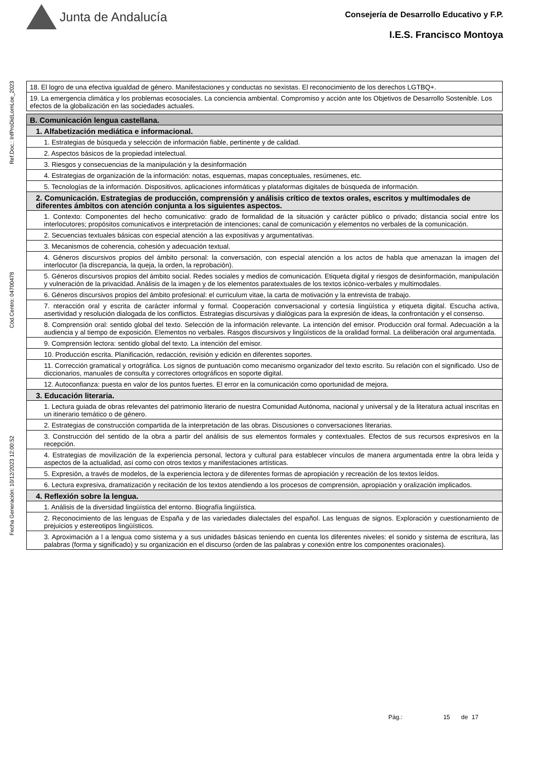Junta de Andalucía
Consejería de Desarrollo Educativo y F.P.
I.E.S. Francisco Montoya
Ref.Doc.: InfProDidLomLoe_2023
Cód.Centro: 04700478
Fecha Generación: 10/12/2023 12:00:52
| 18. El logro de una efectiva igualdad de género. Manifestaciones y conductas no sexistas. El reconocimiento de los derechos LGTBQ+. |
| 19. La emergencia climática y los problemas ecosociales. La conciencia ambiental. Compromiso y acción ante los Objetivos de Desarrollo Sostenible. Los efectos de la globalización en las sociedades actuales. |
| B. Comunicación lengua castellana. |
| 1. Alfabetización mediática e informacional. |
| 1. Estrategias de búsqueda y selección de información fiable, pertinente y de calidad. |
| 2. Aspectos básicos de la propiedad intelectual. |
| 3. Riesgos y consecuencias de la manipulación y la desinformación |
| 4. Estrategias de organización de la información: notas, esquemas, mapas conceptuales, resúmenes, etc. |
| 5. Tecnologías de la información. Dispositivos, aplicaciones informáticas y plataformas digitales de búsqueda de información. |
| 2. Comunicación. Estrategias de producción, comprensión y análisis crítico de textos orales, escritos y multimodales de diferentes ámbitos con atención conjunta a los siguientes aspectos. |
| 1. Contexto: Componentes del hecho comunicativo: grado de formalidad de la situación y carácter público o privado; distancia social entre los interlocutores; propósitos comunicativos e interpretación de intenciones; canal de comunicación y elementos no verbales de la comunicación. |
| 2. Secuencias textuales básicas con especial atención a las expositivas y argumentativas. |
| 3. Mecanismos de coherencia, cohesión y adecuación textual. |
| 4. Géneros discursivos propios del ámbito personal: la conversación, con especial atención a los actos de habla que amenazan la imagen del interlocutor (la discrepancia, la queja, la orden, la reprobación). |
| 5. Géneros discursivos propios del ámbito social. Redes sociales y medios de comunicación. Etiqueta digital y riesgos de desinformación, manipulación y vulneración de la privacidad. Análisis de la imagen y de los elementos paratextuales de los textos icónico-verbales y multimodales. |
| 6. Géneros discursivos propios del ámbito profesional: el curriculum vitae, la carta de motivación y la entrevista de trabajo. |
| 7. nteracción oral y escrita de carácter informal y formal. Cooperación conversacional y cortesía lingüística y etiqueta digital. Escucha activa, asertividad y resolución dialogada de los conflictos. Estrategias discursivas y dialógicas para la expresión de ideas, la confrontación y el consenso. |
| 8. Comprensión oral: sentido global del texto. Selección de la información relevante. La intención del emisor. Producción oral formal. Adecuación a la audiencia y al tiempo de exposición. Elementos no verbales. Rasgos discursivos y lingüísticos de la oralidad formal. La deliberación oral argumentada. |
| 9. Comprensión lectora: sentido global del texto. La intención del emisor. |
| 10. Producción escrita. Planificación, redacción, revisión y edición en diferentes soportes. |
| 11. Corrección gramatical y ortográfica. Los signos de puntuación como mecanismo organizador del texto escrito. Su relación con el significado. Uso de diccionarios, manuales de consulta y correctores ortográficos en soporte digital. |
| 12. Autoconfianza: puesta en valor de los puntos fuertes. El error en la comunicación como oportunidad de mejora. |
| 3. Educación literaria. |
| 1. Lectura guiada de obras relevantes del patrimonio literario de nuestra Comunidad Autónoma, nacional y universal y de la literatura actual inscritas en un itinerario temático o de género. |
| 2. Estrategias de construcción compartida de la interpretación de las obras. Discusiones o conversaciones literarias. |
| 3. Construcción del sentido de la obra a partir del análisis de sus elementos formales y contextuales. Efectos de sus recursos expresivos en la recepción. |
| 4. Estrategias de movilización de la experiencia personal, lectora y cultural para establecer vínculos de manera argumentada entre la obra leída y aspectos de la actualidad, así como con otros textos y manifestaciones artísticas. |
| 5. Expresión, a través de modelos, de la experiencia lectora y de diferentes formas de apropiación y recreación de los textos leídos. |
| 6. Lectura expresiva, dramatización y recitación de los textos atendiendo a los procesos de comprensión, apropiación y oralización implicados. |
| 4. Reflexión sobre la lengua. |
| 1. Análisis de la diversidad lingüística del entorno. Biografía lingüística. |
| 2. Reconocimiento de las lenguas de España y de las variedades dialectales del español. Las lenguas de signos. Exploración y cuestionamiento de prejuicios y estereotipos lingüísticos. |
| 3. Aproximación a l a lengua como sistema y a sus unidades básicas teniendo en cuenta los diferentes niveles: el sonido y sistema de escritura, las palabras (forma y significado) y su organización en el discurso (orden de las palabras y conexión entre los componentes oracionales). |
Pág.: 15 de 17